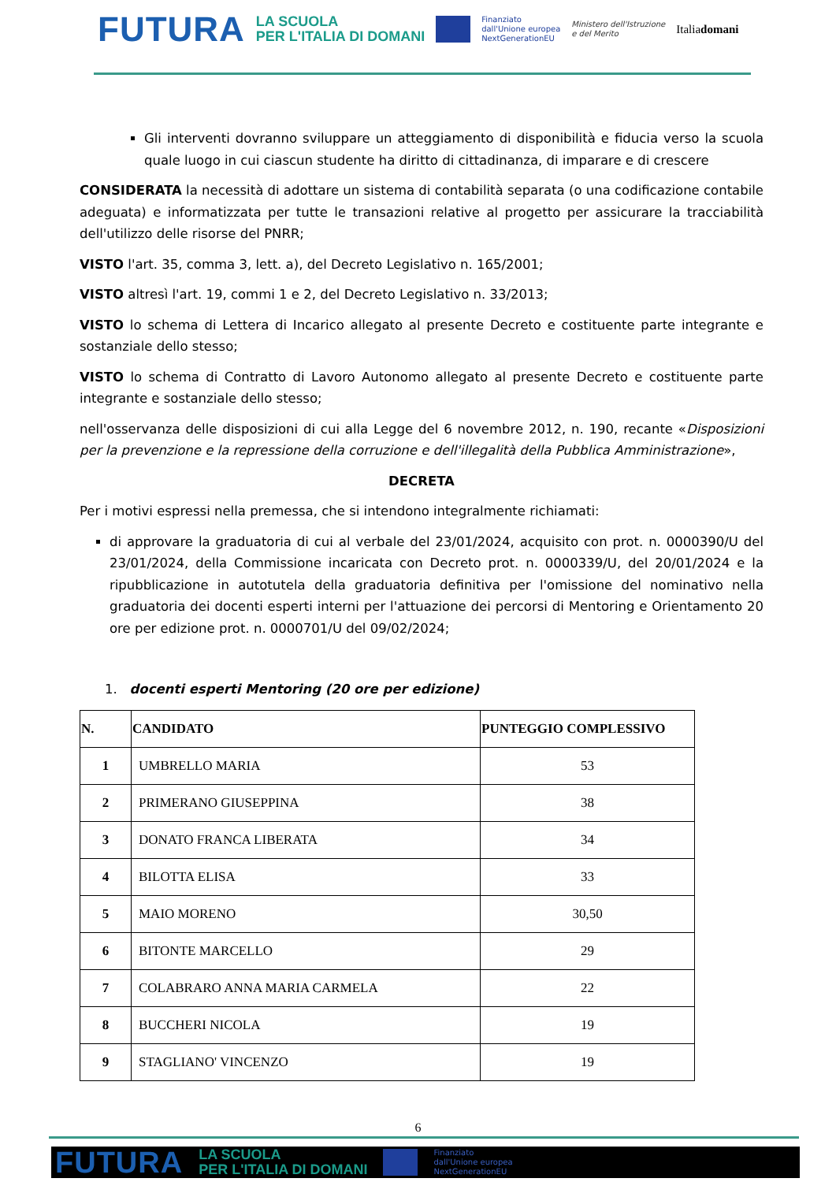FUTURA LA SCUOLA
PER L'ITALIA DI DOMANI Finanziato
dall'Unione europea
NextGenerationEU Ministero dell'Istruzione
e del Merito Italiadomani
Gli interventi dovranno sviluppare un atteggiamento di disponibilità e fiducia verso la scuola quale luogo in cui ciascun studente ha diritto di cittadinanza, di imparare e di crescere
CONSIDERATA la necessità di adottare un sistema di contabilità separata (o una codificazione contabile adeguata) e informatizzata per tutte le transazioni relative al progetto per assicurare la tracciabilità dell'utilizzo delle risorse del PNRR;
VISTO l'art. 35, comma 3, lett. a), del Decreto Legislativo n. 165/2001;
VISTO altresì l'art. 19, commi 1 e 2, del Decreto Legislativo n. 33/2013;
VISTO lo schema di Lettera di Incarico allegato al presente Decreto e costituente parte integrante e sostanziale dello stesso;
VISTO lo schema di Contratto di Lavoro Autonomo allegato al presente Decreto e costituente parte integrante e sostanziale dello stesso;
nell'osservanza delle disposizioni di cui alla Legge del 6 novembre 2012, n. 190, recante «Disposizioni per la prevenzione e la repressione della corruzione e dell'illegalità della Pubblica Amministrazione»,
DECRETA
Per i motivi espressi nella premessa, che si intendono integralmente richiamati:
di approvare la graduatoria di cui al verbale del 23/01/2024, acquisito con prot. n. 0000390/U del 23/01/2024, della Commissione incaricata con Decreto prot. n. 0000339/U, del 20/01/2024 e la ripubblicazione in autotutela della graduatoria definitiva per l'omissione del nominativo nella graduatoria dei docenti esperti interni per l'attuazione dei percorsi di Mentoring e Orientamento 20 ore per edizione prot. n. 0000701/U del 09/02/2024;
1. docenti esperti Mentoring (20 ore per edizione)
| N. | CANDIDATO | PUNTEGGIO COMPLESSIVO |
| --- | --- | --- |
| 1 | UMBRELLO MARIA | 53 |
| 2 | PRIMERANO GIUSEPPINA | 38 |
| 3 | DONATO FRANCA LIBERATA | 34 |
| 4 | BILOTTA ELISA | 33 |
| 5 | MAIO MORENO | 30,50 |
| 6 | BITONTE MARCELLO | 29 |
| 7 | COLABRARO ANNA MARIA CARMELA | 22 |
| 8 | BUCCHERI NICOLA | 19 |
| 9 | STAGLIANO' VINCENZO | 19 |
6
FUTURA LA SCUOLA
PER L'ITALIA DI DOMANI Finanziato
dall'Unione europea
NextGenerationEU